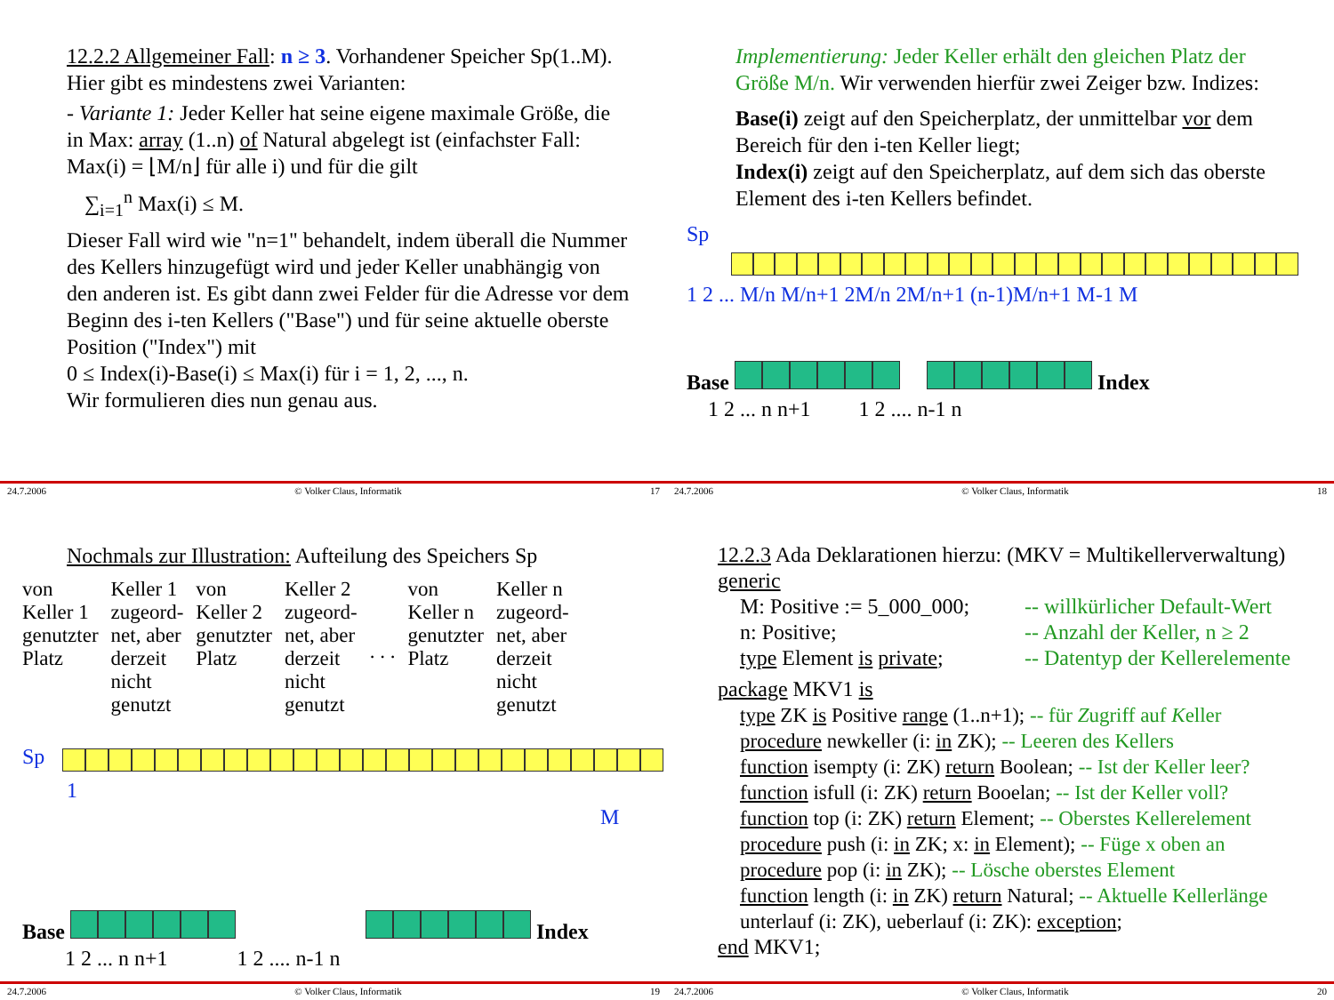12.2.2 Allgemeiner Fall: n ≥ 3. Vorhandener Speicher Sp(1..M). Hier gibt es mindestens zwei Varianten:
- Variante 1: Jeder Keller hat seine eigene maximale Größe, die in Max: array (1..n) of Natural abgelegt ist (einfachster Fall: Max(i) = ⌊M/n⌋ für alle i) und für die gilt
∑<sub>i=1</sub><sup>n</sup> Max(i) ≤ M.
Dieser Fall wird wie "n=1" behandelt, indem überall die Nummer des Kellers hinzugefügt wird und jeder Keller unabhängig von den anderen ist. Es gibt dann zwei Felder für die Adresse vor dem Beginn des i-ten Kellers ("Base") und für seine aktuelle oberste Position ("Index") mit
0 ≤ Index(i)-Base(i) ≤ Max(i) für i = 1, 2, ..., n.
Wir formulieren dies nun genau aus.
24.7.2006 © Volker Claus, Informatik 17
Implementierung: Jeder Keller erhält den gleichen Platz der Größe M/n. Wir verwenden hierfür zwei Zeiger bzw. Indizes:
Base(i) zeigt auf den Speicherplatz, der unmittelbar vor dem Bereich für den i-ten Keller liegt;
Index(i) zeigt auf den Speicherplatz, auf dem sich das oberste Element des i-ten Kellers befindet.
Sp
1 2 ... M/n M/n+1 2M/n 2M/n+1 (n-1)M/n+1 M-1 M
Base Index
1 2 ... n n+1 1 2 .... n-1 n
24.7.2006 © Volker Claus, Informatik 18
Nochmals zur Illustration: Aufteilung des Speichers Sp
von
Keller 1
genutzter
Platz
Keller 1
zugeord-
net, aber
derzeit
nicht
genutzt
von
Keller 2
genutzter
Platz
Keller 2
zugeord-
net, aber
derzeit
nicht
genutzt
. . .
von
Keller n
genutzter
Platz
Keller n
zugeord-
net, aber
derzeit
nicht
genutzt
Sp
1 M
Base Index
1 2 ... n n+1 1 2 .... n-1 n
24.7.2006 © Volker Claus, Informatik 19
12.2.3 Ada Deklarationen hierzu: (MKV = Multikellerverwaltung)
generic
M: Positive := 5_000_000; -- willkürlicher Default-Wert n: Positive; -- Anzahl der Keller, n ≥ 2 type Element is private; -- Datentyp der Kellerelemente
package MKV1 is
type ZK is Positive range (1..n+1); -- für Zugriff auf Keller
procedure newkeller (i: in ZK); -- Leeren des Kellers
function isempty (i: ZK) return Boolean; -- Ist der Keller leer?
function isfull (i: ZK) return Booelan; -- Ist der Keller voll?
function top (i: ZK) return Element; -- Oberstes Kellerelement
procedure push (i: in ZK; x: in Element); -- Füge x oben an
procedure pop (i: in ZK); -- Lösche oberstes Element
function length (i: in ZK) return Natural; -- Aktuelle Kellerlänge
unterlauf (i: ZK), ueberlauf (i: ZK): exception;
end MKV1;
24.7.2006 © Volker Claus, Informatik 20